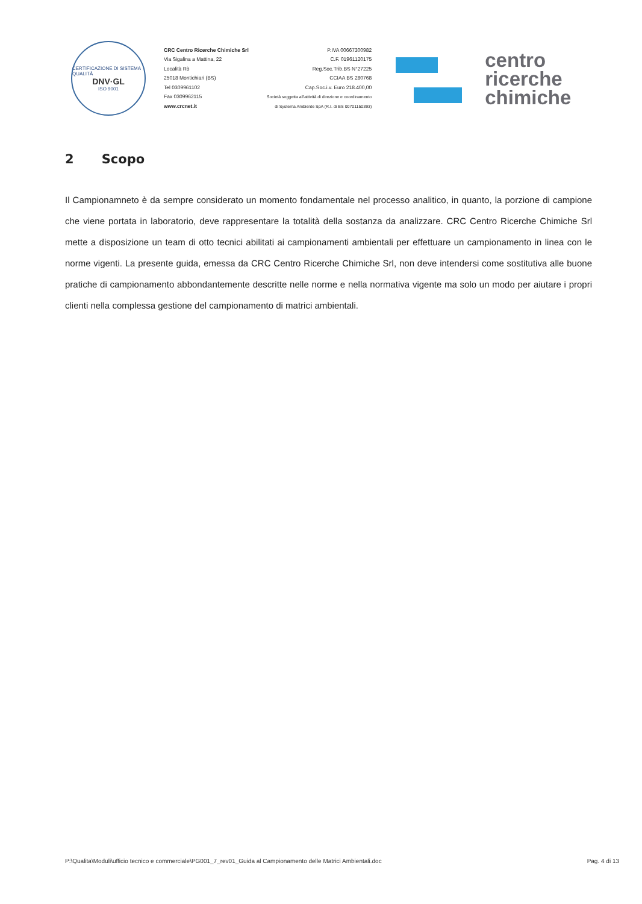CERTIFICAZIONE DI SISTEMA QUALITÀ
DNV·GL
ISO 9001
CRC Centro Ricerche Chimiche Srl
Via Sigalina a Mattina, 22
Località Rò
25018 Montichiari (BS)
Tel 0309961102
Fax 0309962115
www.crcnet.it
P.IVA 00667300982
C.F. 01961120175
Reg.Soc.Trib.BS N°27225
CCIAA BS 280768
Cap.Soc.i.v. Euro 218.400,00
Società soggetta all'attività di direzione e coordinamento
di Systema Ambiente SpA (R.I. di BS 00701150393)
centro
ricerche
chimiche
2 Scopo
Il Campionamneto è da sempre considerato un momento fondamentale nel processo analitico, in quanto, la porzione di campione che viene portata in laboratorio, deve rappresentare la totalità della sostanza da analizzare. CRC Centro Ricerche Chimiche Srl mette a disposizione un team di otto tecnici abilitati ai campionamenti ambientali per effettuare un campionamento in linea con le norme vigenti. La presente guida, emessa da CRC Centro Ricerche Chimiche Srl, non deve intendersi come sostitutiva alle buone pratiche di campionamento abbondantemente descritte nelle norme e nella normativa vigente ma solo un modo per aiutare i propri clienti nella complessa gestione del campionamento di matrici ambientali.
P:\Qualita\Moduli\ufficio tecnico e commerciale\PG001_7_rev01_Guida al Campionamento delle Matrici Ambientali.doc Pag. 4 di 13